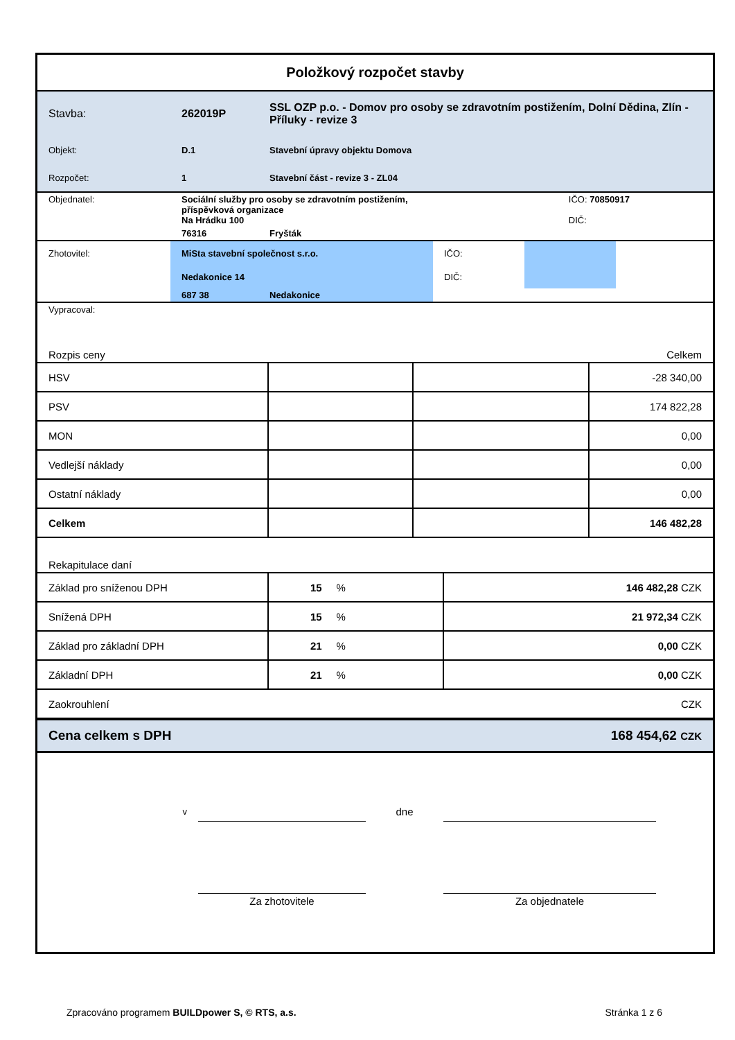Položkový rozpočet stavby
| Stavba: | 262019P | SSL OZP p.o. - Domov pro osoby se zdravotním postižením, Dolní Dědina, Zlín - Příluky - revize 3 |
| Objekt: | D.1 | Stavební úpravy objektu Domova |
| Rozpočet: | 1 | Stavební část - revize 3 - ZL04 |
| Objednatel: | Sociální služby pro osoby se zdravotním postižením, příspěvková organizace Na Hrádku 100 | | IČO: 70850917 DIČ: |
| | 76316 | Fryšták | |
| Zhotovitel: | MiSta stavební společnost s.r.o. | | IČO: | | |
| | Nedakonice 14 | | DIČ: | | |
| | 687 38 | Nedakonice | | | |
Vypracoval:
| Rozpis ceny | Celkem |
| HSV | | | -28 340,00 |
| PSV | | | 174 822,28 |
| MON | | | 0,00 |
| Vedlejší náklady | | | 0,00 |
| Ostatní náklady | | | 0,00 |
| Celkem | | | 146 482,28 |
Rekapitulace daní
| Základ pro sníženou DPH | 15 % | 146 482,28 CZK |
| Snížená DPH | 15 % | 21 972,34 CZK |
| Základ pro základní DPH | 21 % | 0,00 CZK |
| Základní DPH | 21 % | 0,00 CZK |
| Zaokrouhlení | | CZK |
| Cena celkem s DPH | 168 454,62 CZK |
| v | | dne | | |
| | Za zhotovitele | | Za objednatele | |
Zpracováno programem BUILDpower S, © RTS, a.s. Stránka 1 z 6